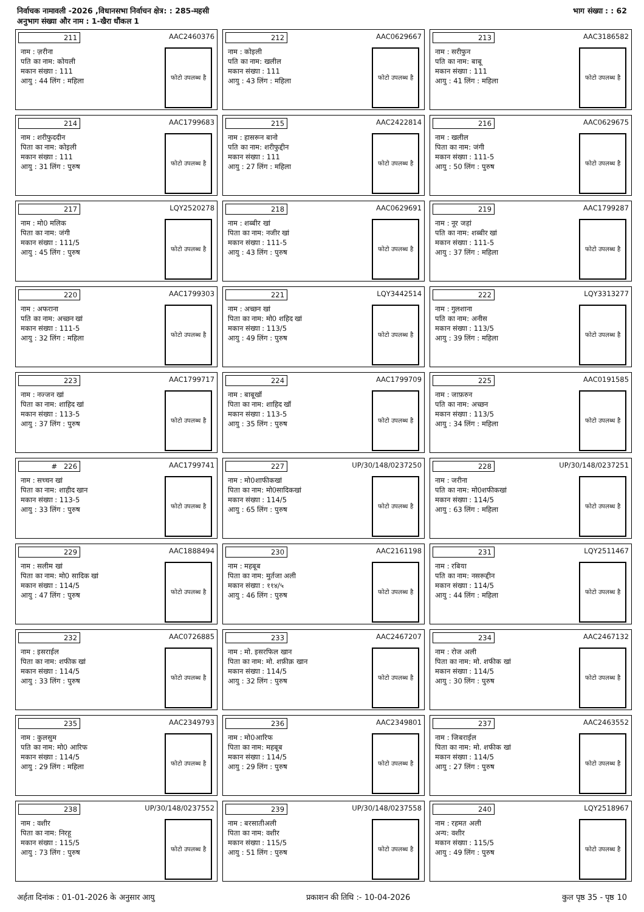निर्वाचक नामावली -2026 ,विधानसभा निर्वाचन क्षेत्र: : 285-महसी
अनुभाग संख्या और नाम : 1-खैरा धौंकल 1
भाग संख्या : : 62
211 AAC2460376
नाम : ज़रीना
पति का नाम: कोयली
मकान संख्या : 111
आयु : 44 लिंग : महिला
फोटो उपलब्ध है
212 AAC0629667
नाम : कोइली
पति का नाम: खलील
मकान संख्या : 111
आयु : 43 लिंग : महिला
फोटो उपलब्ध है
213 AAC3186582
नाम : सरीफुन
पति का नाम: बाबू
मकान संख्या : 111
आयु : 41 लिंग : महिला
फोटो उपलब्ध है
214 AAC1799683
नाम : शरीफुददीन
पिता का नाम: कोइली
मकान संख्या : 111
आयु : 31 लिंग : पुरुष
फोटो उपलब्ध है
215 AAC2422814
नाम : हासरून बानो
पति का नाम: शरीफुद्दीन
मकान संख्या : 111
आयु : 27 लिंग : महिला
फोटो उपलब्ध है
216 AAC0629675
नाम : खलील
पिता का नाम: जंगी
मकान संख्या : 111-5
आयु : 50 लिंग : पुरुष
फोटो उपलब्ध है
217 LQY2520278
नाम : मो0 मलिक
पिता का नाम: जंगी
मकान संख्या : 111/5
आयु : 45 लिंग : पुरुष
फोटो उपलब्ध है
218 AAC0629691
नाम : शब्बीर खां
पिता का नाम: नजीर खां
मकान संख्या : 111-5
आयु : 43 लिंग : पुरुष
फोटो उपलब्ध है
219 AAC1799287
नाम : नूर जहां
पति का नाम: शब्बीर खां
मकान संख्या : 111-5
आयु : 37 लिंग : महिला
फोटो उपलब्ध है
220 AAC1799303
नाम : अफराना
पति का नाम: अच्छन खां
मकान संख्या : 111-5
आयु : 32 लिंग : महिला
फोटो उपलब्ध है
221 LQY3442514
नाम : अच्छन खां
पिता का नाम: मो0 शहिद खां
मकान संख्या : 113/5
आयु : 49 लिंग : पुरुष
फोटो उपलब्ध है
222 LQY3313277
नाम : गुलशाना
पति का नाम: अनीस
मकान संख्या : 113/5
आयु : 39 लिंग : महिला
फोटो उपलब्ध है
223 AAC1799717
नाम : नज्जन खां
पिता का नाम: शाहिद खां
मकान संख्या : 113-5
आयु : 37 लिंग : पुरुष
फोटो उपलब्ध है
224 AAC1799709
नाम : बाबूखॉ
पिता का नाम: शाहिद खॉ
मकान संख्या : 113-5
आयु : 35 लिंग : पुरुष
फोटो उपलब्ध है
225 AAC0191585
नाम : जाफ़रुन
पति का नाम: अच्छन
मकान संख्या : 113/5
आयु : 34 लिंग : महिला
फोटो उपलब्ध है
# 226 AAC1799741
नाम : सच्चन खां
पिता का नाम: शाहीद खान
मकान संख्या : 113-5
आयु : 33 लिंग : पुरुष
फोटो उपलब्ध है
227 UP/30/148/0237250
नाम : मो0शाफीकखां
पिता का नाम: मो0सादिकखां
मकान संख्या : 114/5
आयु : 65 लिंग : पुरुष
फोटो उपलब्ध है
228 UP/30/148/0237251
नाम : जरीना
पति का नाम: मो0शफीकखां
मकान संख्या : 114/5
आयु : 63 लिंग : महिला
फोटो उपलब्ध है
229 AAC1888494
नाम : सलीम खां
पिता का नाम: मो0 सादिक खां
मकान संख्या : 114/5
आयु : 47 लिंग : पुरुष
फोटो उपलब्ध है
230 AAC2161198
नाम : महबूब
पिता का नाम: मुर्तजा अली
मकान संख्या : ११४/५
आयु : 46 लिंग : पुरुष
फोटो उपलब्ध है
231 LQY2511467
नाम : रबिया
पति का नाम: नसरूद्दीन
मकान संख्या : 114/5
आयु : 44 लिंग : महिला
फोटो उपलब्ध है
232 AAC0726885
नाम : इसराईल
पिता का नाम: शफीक खां
मकान संख्या : 114/5
आयु : 33 लिंग : पुरुष
फोटो उपलब्ध है
233 AAC2467207
नाम : मो. इसरफिल खान
पिता का नाम: मो. शफ़ीक़ खान
मकान संख्या : 114/5
आयु : 32 लिंग : पुरुष
फोटो उपलब्ध है
234 AAC2467132
नाम : रोज अली
पिता का नाम: मो. शफीक खां
मकान संख्या : 114/5
आयु : 30 लिंग : पुरुष
फोटो उपलब्ध है
235 AAC2349793
नाम : कुलसुम
पति का नाम: मो0 आरिफ
मकान संख्या : 114/5
आयु : 29 लिंग : महिला
फोटो उपलब्ध है
236 AAC2349801
नाम : मो0आरिफ
पिता का नाम: महबूब
मकान संख्या : 114/5
आयु : 29 लिंग : पुरुष
फोटो उपलब्ध है
237 AAC2463552
नाम : जिबराईल
पिता का नाम: मो. शफीक खां
मकान संख्या : 114/5
आयु : 27 लिंग : पुरुष
फोटो उपलब्ध है
238 UP/30/148/0237552
नाम : वशीर
पिता का नाम: निरहू
मकान संख्या : 115/5
आयु : 73 लिंग : पुरुष
फोटो उपलब्ध है
239 UP/30/148/0237558
नाम : बरसातीअली
पिता का नाम: वशीर
मकान संख्या : 115/5
आयु : 51 लिंग : पुरुष
फोटो उपलब्ध है
240 LQY2518967
नाम : रहमत अली
अन्य: वशीर
मकान संख्या : 115/5
आयु : 49 लिंग : पुरुष
फोटो उपलब्ध है
अर्हता दिनांक : 01-01-2026 के अनुसार आयु प्रकाशन की तिथि :- 10-04-2026 कुल पृष्ठ 35 - पृष्ठ 10